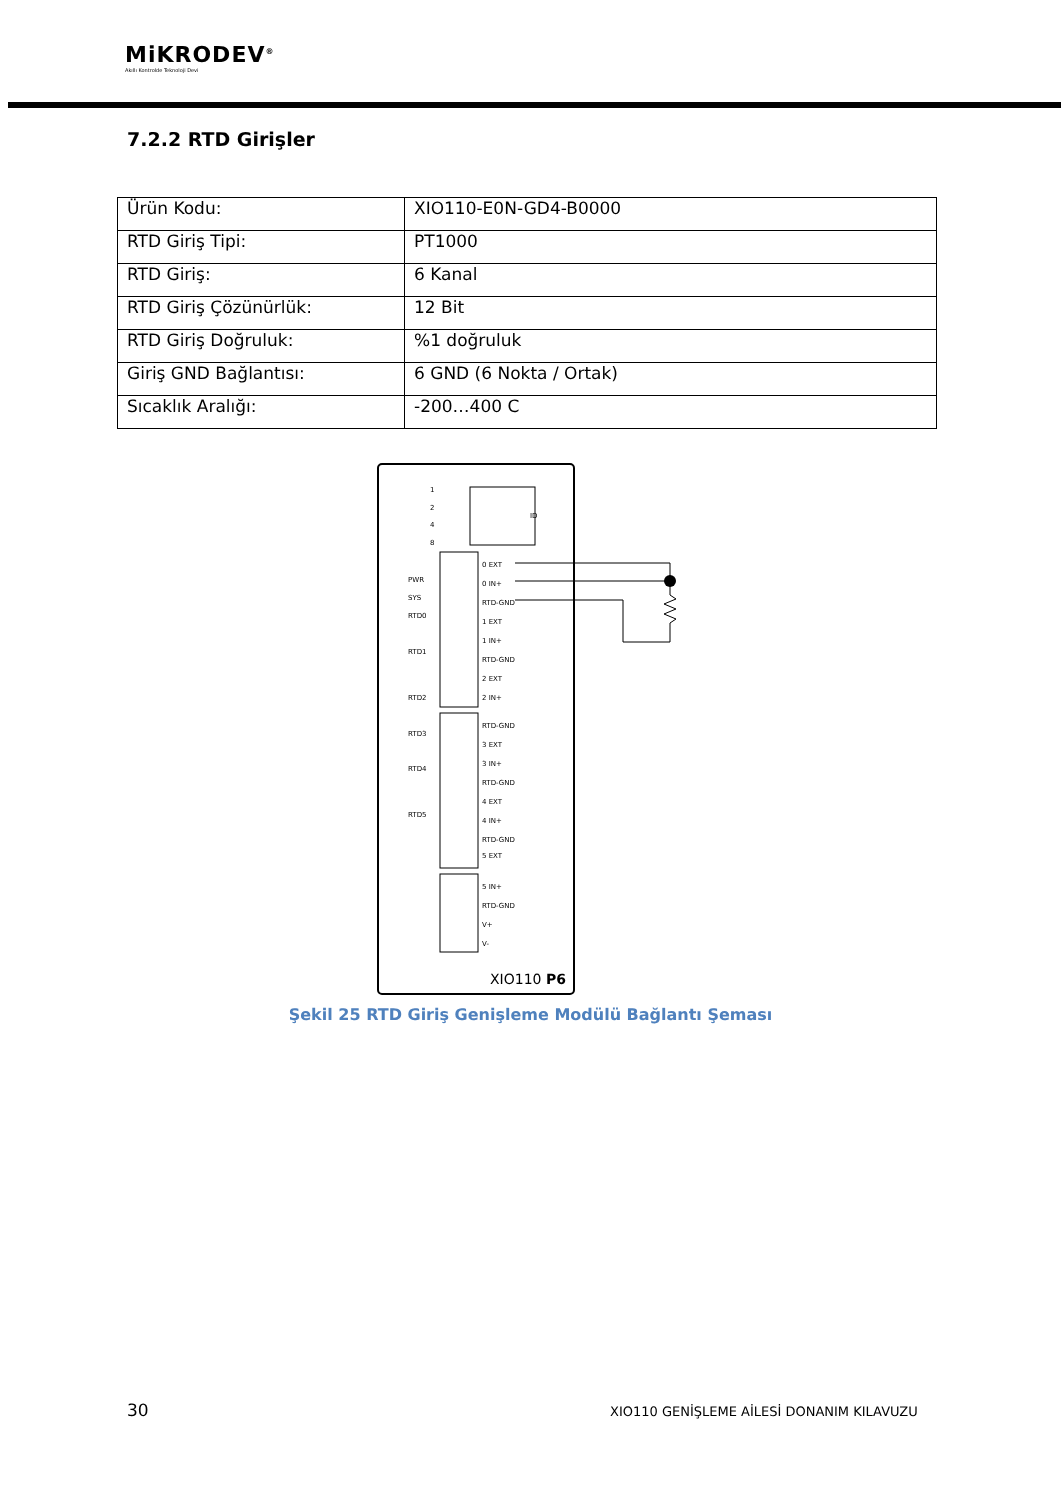MiKRODEV<sup>®</sup>
Akıllı Kontrolde Teknoloji Devi
7.2.2 RTD Girişler
| Ürün Kodu: | XIO110-E0N-GD4-B0000 |
| RTD Giriş Tipi: | PT1000 |
| RTD Giriş: | 6 Kanal |
| RTD Giriş Çözünürlük: | 12 Bit |
| RTD Giriş Doğruluk: | %1 doğruluk |
| Giriş GND Bağlantısı: | 6 GND (6 Nokta / Ortak) |
| Sıcaklık Aralığı: | -200…400 C |
ID
1
2
4
8
0 EXT
0 IN+
RTD-GND
1 EXT
1 IN+
RTD-GND
2 EXT
2 IN+
RTD-GND
3 EXT
3 IN+
RTD-GND
4 EXT
4 IN+
RTD-GND
5 EXT
5 IN+
RTD-GND
V+
V-
PWR
SYS
RTD0
RTD1
RTD2
RTD3
RTD4
RTD5
XIO110 P6
Şekil 25 RTD Giriş Genişleme Modülü Bağlantı Şeması
30
XIO110 GENİŞLEME AİLESİ DONANIM KILAVUZU